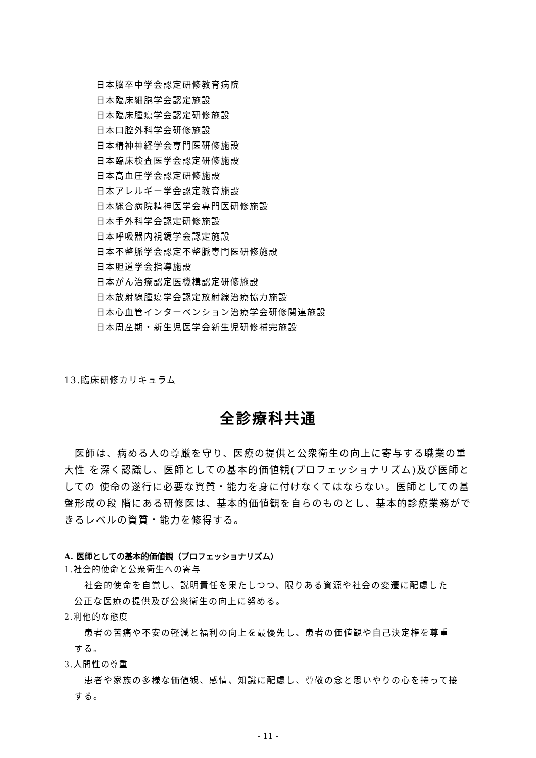日本脳卒中学会認定研修教育病院
日本臨床細胞学会認定施設
日本臨床腫瘍学会認定研修施設
日本口腔外科学会研修施設
日本精神神経学会専門医研修施設
日本臨床検査医学会認定研修施設
日本高血圧学会認定研修施設
日本アレルギー学会認定教育施設
日本総合病院精神医学会専門医研修施設
日本手外科学会認定研修施設
日本呼吸器内視鏡学会認定施設
日本不整脈学会認定不整脈専門医研修施設
日本胆道学会指導施設
日本がん治療認定医機構認定研修施設
日本放射線腫瘍学会認定放射線治療協力施設
日本心血管インターベンション治療学会研修関連施設
日本周産期・新生児医学会新生児研修補完施設
13.臨床研修カリキュラム
全診療科共通
　医師は、病める人の尊厳を守り、医療の提供と公衆衛生の向上に寄与する職業の重大性 を深く認識し、医師としての基本的価値観(プロフェッショナリズム)及び医師としての 使命の遂行に必要な資質・能力を身に付けなくてはならない。医師としての基盤形成の段 階にある研修医は、基本的価値観を自らのものとし、基本的診療業務ができるレベルの資質・能力を修得する。
A. 医師としての基本的価値観（プロフェッショナリズム）
1.社会的使命と公衆衛生への寄与
社会的使命を自覚し、説明責任を果たしつつ、限りある資源や社会の変遷に配慮した 公正な医療の提供及び公衆衛生の向上に努める。
2.利他的な態度
患者の苦痛や不安の軽減と福利の向上を最優先し、患者の価値観や自己決定権を尊重 する。
3.人間性の尊重
患者や家族の多様な価値観、感情、知識に配慮し、尊敬の念と思いやりの心を持って接する。
- 11 -